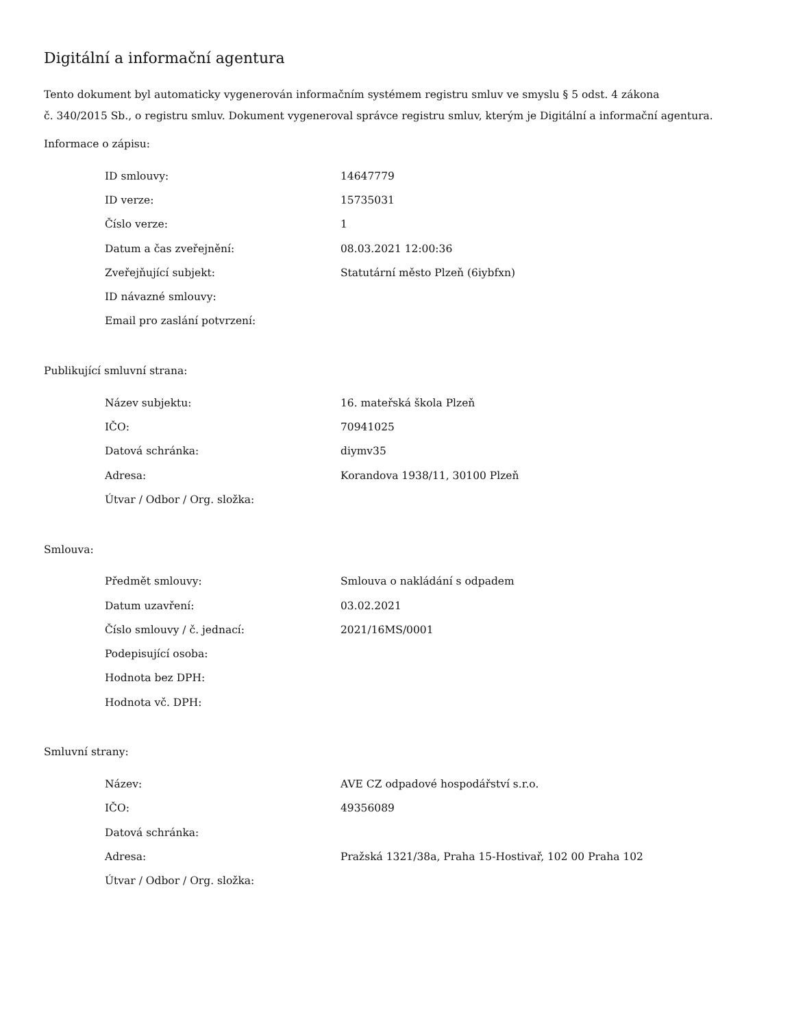Digitální a informační agentura
Tento dokument byl automaticky vygenerován informačním systémem registru smluv ve smyslu § 5 odst. 4 zákona
č. 340/2015 Sb., o registru smluv. Dokument vygeneroval správce registru smluv, kterým je Digitální a informační agentura.
Informace o zápisu:
| ID smlouvy: | 14647779 |
| ID verze: | 15735031 |
| Číslo verze: | 1 |
| Datum a čas zveřejnění: | 08.03.2021 12:00:36 |
| Zveřejňující subjekt: | Statutární město Plzeň (6iybfxn) |
| ID návazné smlouvy: | |
| Email pro zaslání potvrzení: | |
Publikující smluvní strana:
| Název subjektu: | 16. mateřská škola Plzeň |
| IČO: | 70941025 |
| Datová schránka: | diymv35 |
| Adresa: | Korandova 1938/11, 30100 Plzeň |
| Útvar / Odbor / Org. složka: | |
Smlouva:
| Předmět smlouvy: | Smlouva o nakládání s odpadem |
| Datum uzavření: | 03.02.2021 |
| Číslo smlouvy / č. jednací: | 2021/16MS/0001 |
| Podepisující osoba: | |
| Hodnota bez DPH: | |
| Hodnota vč. DPH: | |
Smluvní strany:
| Název: | AVE CZ odpadové hospodářství s.r.o. |
| IČO: | 49356089 |
| Datová schránka: | |
| Adresa: | Pražská 1321/38a, Praha 15-Hostivař, 102 00 Praha 102 |
| Útvar / Odbor / Org. složka: | |